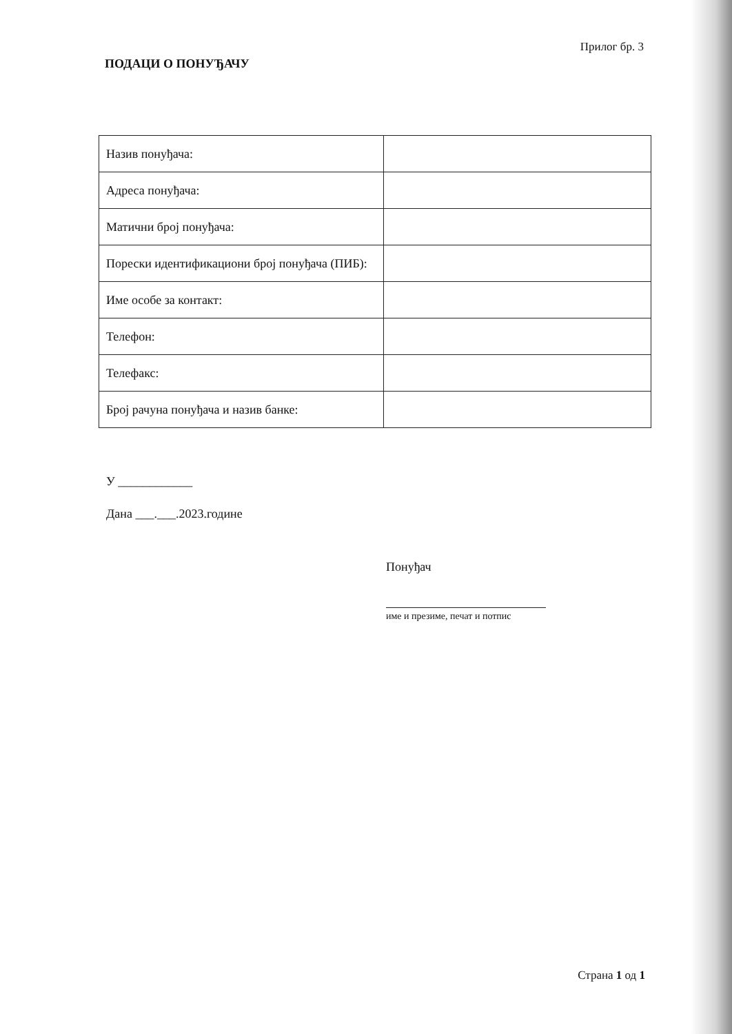Прилог бр. 3
ПОДАЦИ О ПОНУЂАЧУ
| Назив понуђача: | |
| Адреса понуђача: | |
| Матични број понуђача: | |
| Порески идентификациони број понуђача (ПИБ): | |
| Име особе за контакт: | |
| Телефон: | |
| Телефакс: | |
| Број рачуна понуђача и назив банке: | |
У ____________
Дана ___.___.2023.године
Понуђач
име и презиме, печат и потпис
Страна 1 од 1